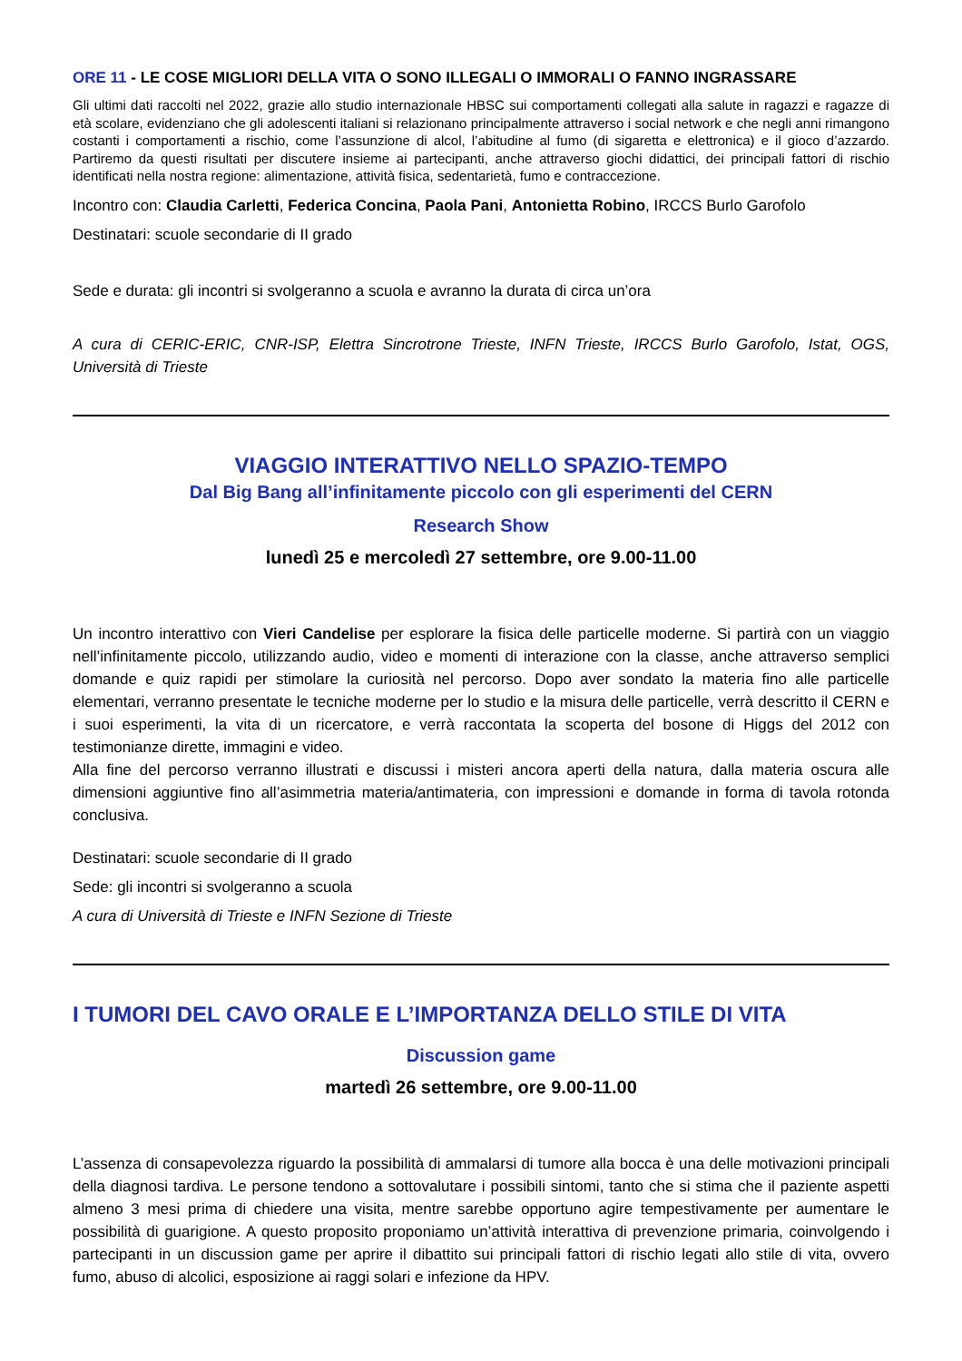ORE 11 - LE COSE MIGLIORI DELLA VITA O SONO ILLEGALI O IMMORALI O FANNO INGRASSARE
Gli ultimi dati raccolti nel 2022, grazie allo studio internazionale HBSC sui comportamenti collegati alla salute in ragazzi e ragazze di età scolare, evidenziano che gli adolescenti italiani si relazionano principalmente attraverso i social network e che negli anni rimangono costanti i comportamenti a rischio, come l’assunzione di alcol, l’abitudine al fumo (di sigaretta e elettronica) e il gioco d’azzardo. Partiremo da questi risultati per discutere insieme ai partecipanti, anche attraverso giochi didattici, dei principali fattori di rischio identificati nella nostra regione: alimentazione, attività fisica, sedentarietà, fumo e contraccezione.
Incontro con: Claudia Carletti, Federica Concina, Paola Pani, Antonietta Robino, IRCCS Burlo Garofolo
Destinatari: scuole secondarie di II grado
Sede e durata: gli incontri si svolgeranno a scuola e avranno la durata di circa un’ora
A cura di CERIC-ERIC, CNR-ISP, Elettra Sincrotrone Trieste, INFN Trieste, IRCCS Burlo Garofolo, Istat, OGS, Università di Trieste
VIAGGIO INTERATTIVO NELLO SPAZIO-TEMPO
Dal Big Bang all’infinitamente piccolo con gli esperimenti del CERN
Research Show
lunedì 25 e mercoledì 27 settembre, ore 9.00-11.00
Un incontro interattivo con Vieri Candelise per esplorare la fisica delle particelle moderne. Si partirà con un viaggio nell’infinitamente piccolo, utilizzando audio, video e momenti di interazione con la classe, anche attraverso semplici domande e quiz rapidi per stimolare la curiosità nel percorso. Dopo aver sondato la materia fino alle particelle elementari, verranno presentate le tecniche moderne per lo studio e la misura delle particelle, verrà descritto il CERN e i suoi esperimenti, la vita di un ricercatore, e verrà raccontata la scoperta del bosone di Higgs del 2012 con testimonianze dirette, immagini e video.
Alla fine del percorso verranno illustrati e discussi i misteri ancora aperti della natura, dalla materia oscura alle dimensioni aggiuntive fino all’asimmetria materia/antimateria, con impressioni e domande in forma di tavola rotonda conclusiva.
Destinatari: scuole secondarie di II grado
Sede: gli incontri si svolgeranno a scuola
A cura di Università di Trieste e INFN Sezione di Trieste
I TUMORI DEL CAVO ORALE E L’IMPORTANZA DELLO STILE DI VITA
Discussion game
martedì 26 settembre, ore 9.00-11.00
L’assenza di consapevolezza riguardo la possibilità di ammalarsi di tumore alla bocca è una delle motivazioni principali della diagnosi tardiva. Le persone tendono a sottovalutare i possibili sintomi, tanto che si stima che il paziente aspetti almeno 3 mesi prima di chiedere una visita, mentre sarebbe opportuno agire tempestivamente per aumentare le possibilità di guarigione. A questo proposito proponiamo un’attività interattiva di prevenzione primaria, coinvolgendo i partecipanti in un discussion game per aprire il dibattito sui principali fattori di rischio legati allo stile di vita, ovvero fumo, abuso di alcolici, esposizione ai raggi solari e infezione da HPV.